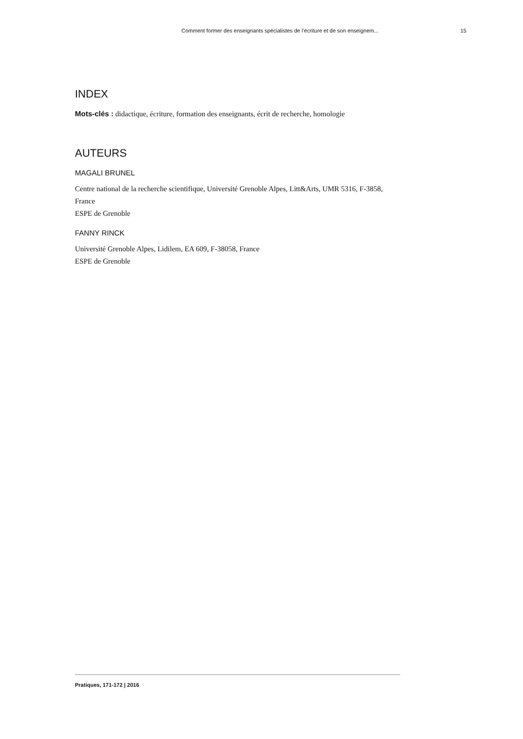Comment former des enseignants spécialistes de l’écriture et de son enseignem... 15
INDEX
Mots-clés : didactique, écriture, formation des enseignants, écrit de recherche, homologie
AUTEURS
MAGALI BRUNEL
Centre national de la recherche scientifique, Université Grenoble Alpes, Litt&Arts, UMR 5316, F-3858, France
ESPE de Grenoble
FANNY RINCK
Université Grenoble Alpes, Lidilem, EA 609, F-38058, France
ESPE de Grenoble
Pratiques, 171-172 | 2016